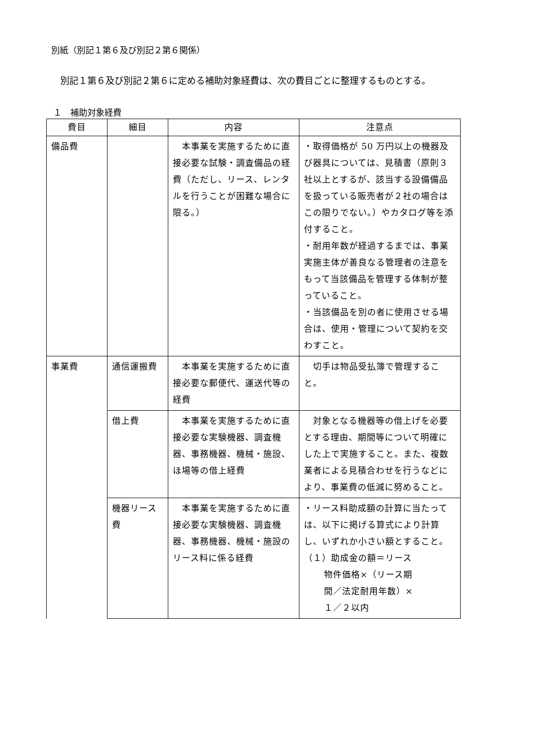別紙（別記１第６及び別記２第６関係）
別記１第６及び別記２第６に定める補助対象経費は、次の費目ごとに整理するものとする。
１　補助対象経費
| 費目 | 細目 | 内容 | 注意点 |
| --- | --- | --- | --- |
| 備品費 | | 本事業を実施するために直接必要な試験・調査備品の経費（ただし、リース、レンタルを行うことが困難な場合に限る。） | ・取得価格が 50 万円以上の機器及び器具については、見積書（原則３社以上とするが、該当する設備備品を扱っている販売者が２社の場合はこの限りでない。）やカタログ等を添付すること。 ・耐用年数が経過するまでは、事業実施主体が善良なる管理者の注意をもって当該備品を管理する体制が整っていること。 ・当該備品を別の者に使用させる場合は、使用・管理について契約を交わすこと。 |
| 事業費 | 通信運搬費 | 本事業を実施するために直接必要な郵便代、運送代等の経費 | 切手は物品受払簿で管理すること。 |
| | 借上費 | 本事業を実施するために直接必要な実験機器、調査機器、事務機器、機械・施設、ほ場等の借上経費 | 対象となる機器等の借上げを必要とする理由、期間等について明確にした上で実施すること。また、複数業者による見積合わせを行うなどにより、事業費の低減に努めること。 |
| | 機器リース費 | 本事業を実施するために直接必要な実験機器、調査機器、事務機器、機械・施設のリース料に係る経費 | ・リース料助成額の計算に当たっては、以下に掲げる算式により計算し、いずれか小さい額とすること。 （１）助成金の額＝リース 物件価格×（リース期 間／法定耐用年数）× １／２以内 |